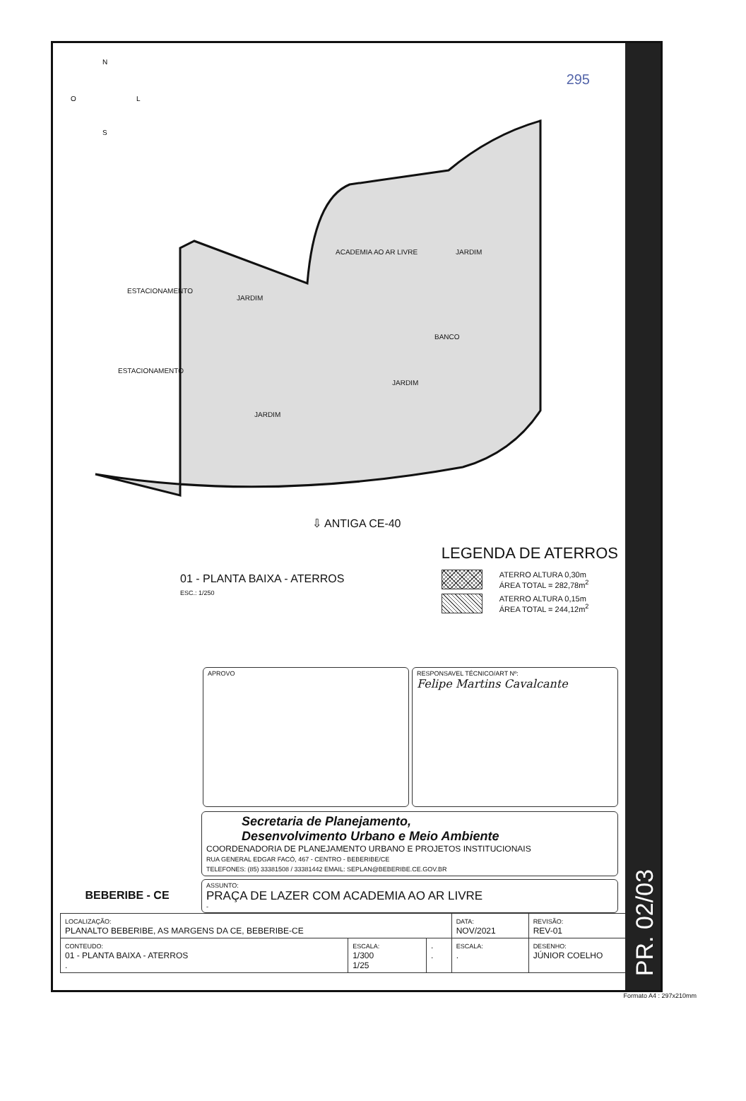PR. 02/03
N
O
L
S
ACADEMIA AO AR LIVRE JARDIM
ESTACIONAMENTO
JARDIM
BANCO
ESTACIONAMENTO
JARDIM
JARDIM
295
⇩ ANTIGA CE-40
01 - PLANTA BAIXA - ATERROS
ESC.: 1/250
LEGENDA DE ATERROS
ATERRO ALTURA 0,30m
ÁREA TOTAL = 282,78m<sup>2</sup>
ATERRO ALTURA 0,15m
ÁREA TOTAL = 244,12m<sup>2</sup>
APROVO RESPONSAVEL TÉCNICO/ART Nº:
Felipe Martins Cavalcante
BEBERIBE - CE
Secretaria de Planejamento,
Desenvolvimento Urbano e Meio Ambiente
COORDENADORIA DE PLANEJAMENTO URBANO E PROJETOS INSTITUCIONAIS
RUA GENERAL EDGAR FACÓ, 467 - CENTRO - BEBERIBE/CE
TELEFONES: (85) 33381508 / 33381442 EMAIL: SEPLAN@BEBERIBE.CE.GOV.BR
ASSUNTO:
PRAÇA DE LAZER COM ACADEMIA AO AR LIVRE
-
| LOCALIZAÇÃO: PLANALTO BEBERIBE, AS MARGENS DA CE, BEBERIBE-CE | | | DATA: NOV/2021 | REVISÃO: REV-01 |
| CONTEUDO: 01 - PLANTA BAIXA - ATERROS . | ESCALA: 1/300 1/25 | . . | ESCALA: . | DESENHO: JÚNIOR COELHO |
Formato A4 : 297x210mm